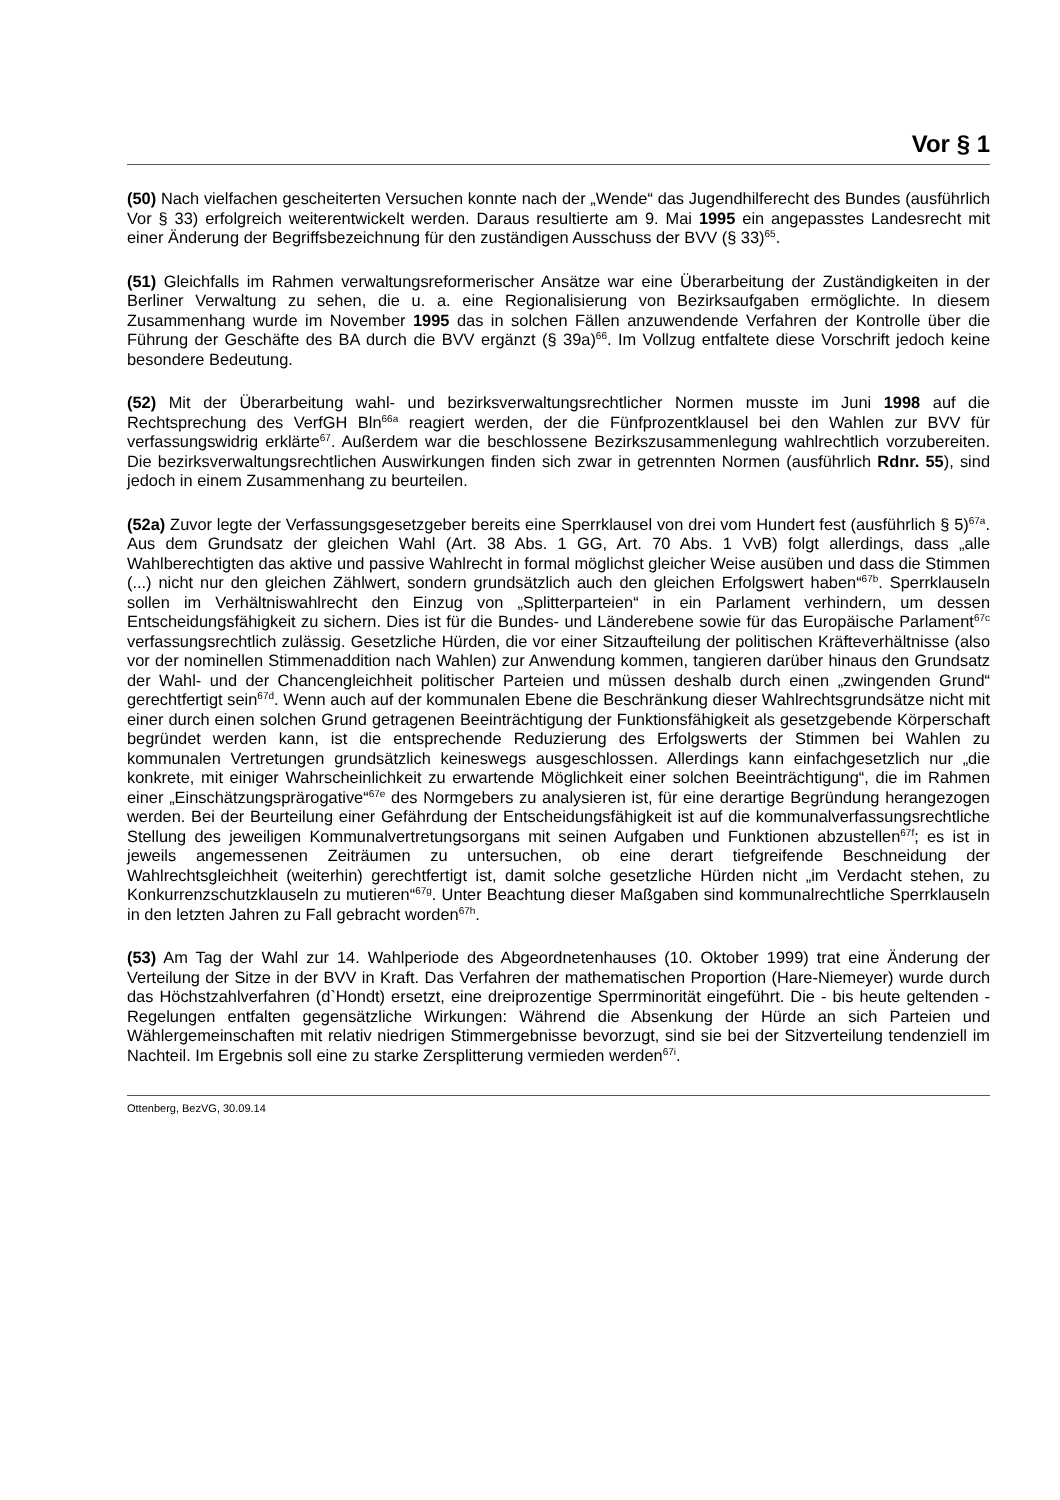Vor § 1
(50) Nach vielfachen gescheiterten Versuchen konnte nach der „Wende“ das Jugendhilferecht des Bundes (ausführlich Vor § 33) erfolgreich weiterentwickelt werden. Daraus resultierte am 9. Mai 1995 ein angepasstes Landesrecht mit einer Änderung der Begriffsbezeichnung für den zuständigen Ausschuss der BVV (§ 33)<sup>65</sup>.
(51) Gleichfalls im Rahmen verwaltungsreformerischer Ansätze war eine Überarbeitung der Zuständigkeiten in der Berliner Verwaltung zu sehen, die u. a. eine Regionalisierung von Bezirksaufgaben ermöglichte. In diesem Zusammenhang wurde im November 1995 das in solchen Fällen anzuwendende Verfahren der Kontrolle über die Führung der Geschäfte des BA durch die BVV ergänzt (§ 39a)<sup>66</sup>. Im Vollzug entfaltete diese Vorschrift jedoch keine besondere Bedeutung.
(52) Mit der Überarbeitung wahl- und bezirksverwaltungsrechtlicher Normen musste im Juni 1998 auf die Rechtsprechung des VerfGH Bln<sup>66a</sup> reagiert werden, der die Fünfprozentklausel bei den Wahlen zur BVV für verfassungswidrig erklärte<sup>67</sup>. Außerdem war die beschlossene Bezirkszusammenlegung wahlrechtlich vorzubereiten. Die bezirksverwaltungsrechtlichen Auswirkungen finden sich zwar in getrennten Normen (ausführlich Rdnr. 55), sind jedoch in einem Zusammenhang zu beurteilen.
(52a) Zuvor legte der Verfassungsgesetzgeber bereits eine Sperrklausel von drei vom Hundert fest (ausführlich § 5)<sup>67a</sup>. Aus dem Grundsatz der gleichen Wahl (Art. 38 Abs. 1 GG, Art. 70 Abs. 1 VvB) folgt allerdings, dass „alle Wahlberechtigten das aktive und passive Wahlrecht in formal möglichst gleicher Weise ausüben und dass die Stimmen (...) nicht nur den gleichen Zählwert, sondern grundsätzlich auch den gleichen Erfolgswert haben“<sup>67b</sup>. Sperrklauseln sollen im Verhältniswahlrecht den Einzug von „Splitterparteien“ in ein Parlament verhindern, um dessen Entscheidungsfähigkeit zu sichern. Dies ist für die Bundes- und Länderebene sowie für das Europäische Parlament<sup>67c</sup> verfassungsrechtlich zulässig. Gesetzliche Hürden, die vor einer Sitzaufteilung der politischen Kräfteverhältnisse (also vor der nominellen Stimmenaddition nach Wahlen) zur Anwendung kommen, tangieren darüber hinaus den Grundsatz der Wahl- und der Chancengleichheit politischer Parteien und müssen deshalb durch einen „zwingenden Grund“ gerechtfertigt sein<sup>67d</sup>. Wenn auch auf der kommunalen Ebene die Beschränkung dieser Wahlrechtsgrundsätze nicht mit einer durch einen solchen Grund getragenen Beeinträchtigung der Funktionsfähigkeit als gesetzgebende Körperschaft begründet werden kann, ist die entsprechende Reduzierung des Erfolgswerts der Stimmen bei Wahlen zu kommunalen Vertretungen grundsätzlich keineswegs ausgeschlossen. Allerdings kann einfachgesetzlich nur „die konkrete, mit einiger Wahrscheinlichkeit zu erwartende Möglichkeit einer solchen Beeinträchtigung“, die im Rahmen einer „Einschätzungsprärogative“<sup>67e</sup> des Normgebers zu analysieren ist, für eine derartige Begründung herangezogen werden. Bei der Beurteilung einer Gefährdung der Entscheidungsfähigkeit ist auf die kommunalverfassungsrechtliche Stellung des jeweiligen Kommunalvertretungsorgans mit seinen Aufgaben und Funktionen abzustellen<sup>67f</sup>; es ist in jeweils angemessenen Zeiträumen zu untersuchen, ob eine derart tiefgreifende Beschneidung der Wahlrechtsgleichheit (weiterhin) gerechtfertigt ist, damit solche gesetzliche Hürden nicht „im Verdacht stehen, zu Konkurrenzschutzklauseln zu mutieren“<sup>67g</sup>. Unter Beachtung dieser Maßgaben sind kommunalrechtliche Sperrklauseln in den letzten Jahren zu Fall gebracht worden<sup>67h</sup>.
(53) Am Tag der Wahl zur 14. Wahlperiode des Abgeordnetenhauses (10. Oktober 1999) trat eine Änderung der Verteilung der Sitze in der BVV in Kraft. Das Verfahren der mathematischen Proportion (Hare-Niemeyer) wurde durch das Höchstzahlverfahren (d`Hondt) ersetzt, eine dreiprozentige Sperrminorität eingeführt. Die - bis heute geltenden - Regelungen entfalten gegensätzliche Wirkungen: Während die Absenkung der Hürde an sich Parteien und Wählergemeinschaften mit relativ niedrigen Stimmergebnisse bevorzugt, sind sie bei der Sitzverteilung tendenziell im Nachteil. Im Ergebnis soll eine zu starke Zersplitterung vermieden werden<sup>67i</sup>.
Ottenberg, BezVG, 30.09.14